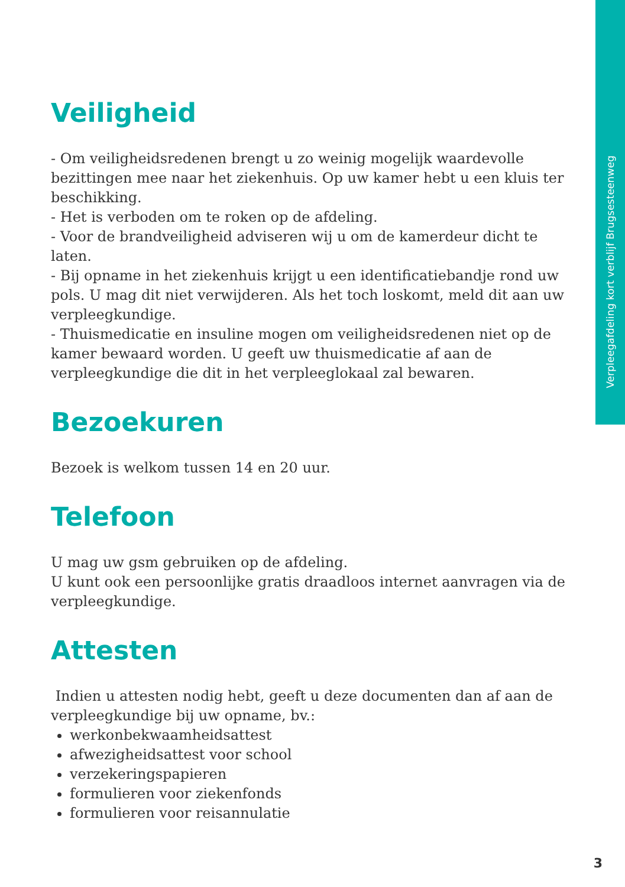Verpleegafdeling kort verblijf Brugsesteenweg
Veiligheid
- Om veiligheidsredenen brengt u zo weinig mogelijk waardevolle bezittingen mee naar het ziekenhuis. Op uw kamer hebt u een kluis ter beschikking.
- Het is verboden om te roken op de afdeling.
- Voor de brandveiligheid adviseren wij u om de kamerdeur dicht te laten.
- Bij opname in het ziekenhuis krijgt u een identificatiebandje rond uw pols. U mag dit niet verwijderen. Als het toch loskomt, meld dit aan uw verpleegkundige.
- Thuismedicatie en insuline mogen om veiligheidsredenen niet op de kamer bewaard worden. U geeft uw thuismedicatie af aan de verpleegkundige die dit in het verpleeglokaal zal bewaren.
Bezoekuren
Bezoek is welkom tussen 14 en 20 uur.
Telefoon
U mag uw gsm gebruiken op de afdeling.
U kunt ook een persoonlijke gratis draadloos internet aanvragen via de verpleegkundige.
Attesten
Indien u attesten nodig hebt, geeft u deze documenten dan af aan de verpleegkundige bij uw opname, bv.:
werkonbekwaamheidsattest
afwezigheidsattest voor school
verzekeringspapieren
formulieren voor ziekenfonds
formulieren voor reisannulatie
3